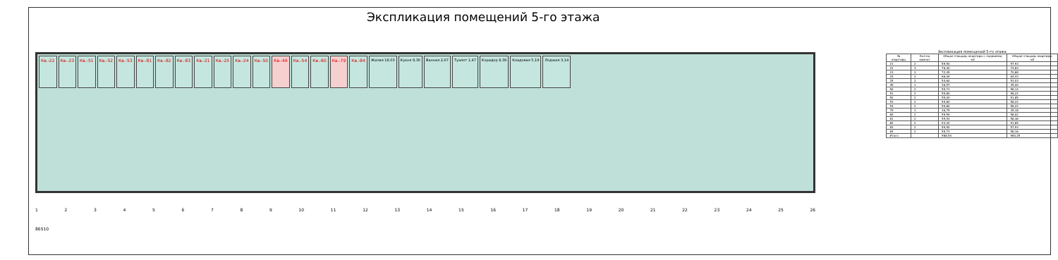Экспликация помещений 5-го этажа
Кв.-22 Кв.-23 Кв.-51 Кв.-52 Кв.-53 Кв.-81 Кв.-82 Кв.-83 Кв.-21 Кв.-25 Кв.-24 Кв.-50 Кв.-49 Кв.-54 Кв.-80 Кв.-79 Кв.-84 Жилая 18,03 Кухня 9,30 Ванная 2,67 Туалет 1,47 Коридор 8,39 Кладовая 5,19 Лоджия 3,14
1 2 3 4 5 6 7 8 9 10 11 12 13 14 15 16 17 18 19 20 21 22 23 24 25 26
86510
Экспликация помещений 5-го этажа
| № квартиры | Кол-во комнат | Общая площадь квартиры с лоджиями, м2 | Общая площадь квартиры, м2 |
| --- | --- | --- | --- |
| 21 | 2 | 59,50 | 57,93 |
| 22 | 3 | 76,40 | 74,83 |
| 23 | 3 | 72,45 | 70,88 |
| 24 | 2 | 66,00 | 64,43 |
| 25 | 2 | 54,60 | 53,03 |
| 49 | 1 | 36,57 | 35,00 |
| 50 | 2 | 59,71 | 58,14 |
| 51 | 2 | 59,80 | 58,22 |
| 52 | 2 | 55,00 | 51,85 |
| 53 | 2 | 59,80 | 58,22 |
| 54 | 2 | 59,80 | 58,22 |
| 79 | 1 | 36,75 | 35,18 |
| 80 | 2 | 59,59 | 58,02 |
| 81 | 2 | 59,93 | 58,36 |
| 82 | 2 | 53,42 | 51,85 |
| 83 | 2 | 59,50 | 57,93 |
| 84 | 2 | 59,73 | 58,16 |
| Итого | | 988,54 | 960,25 |